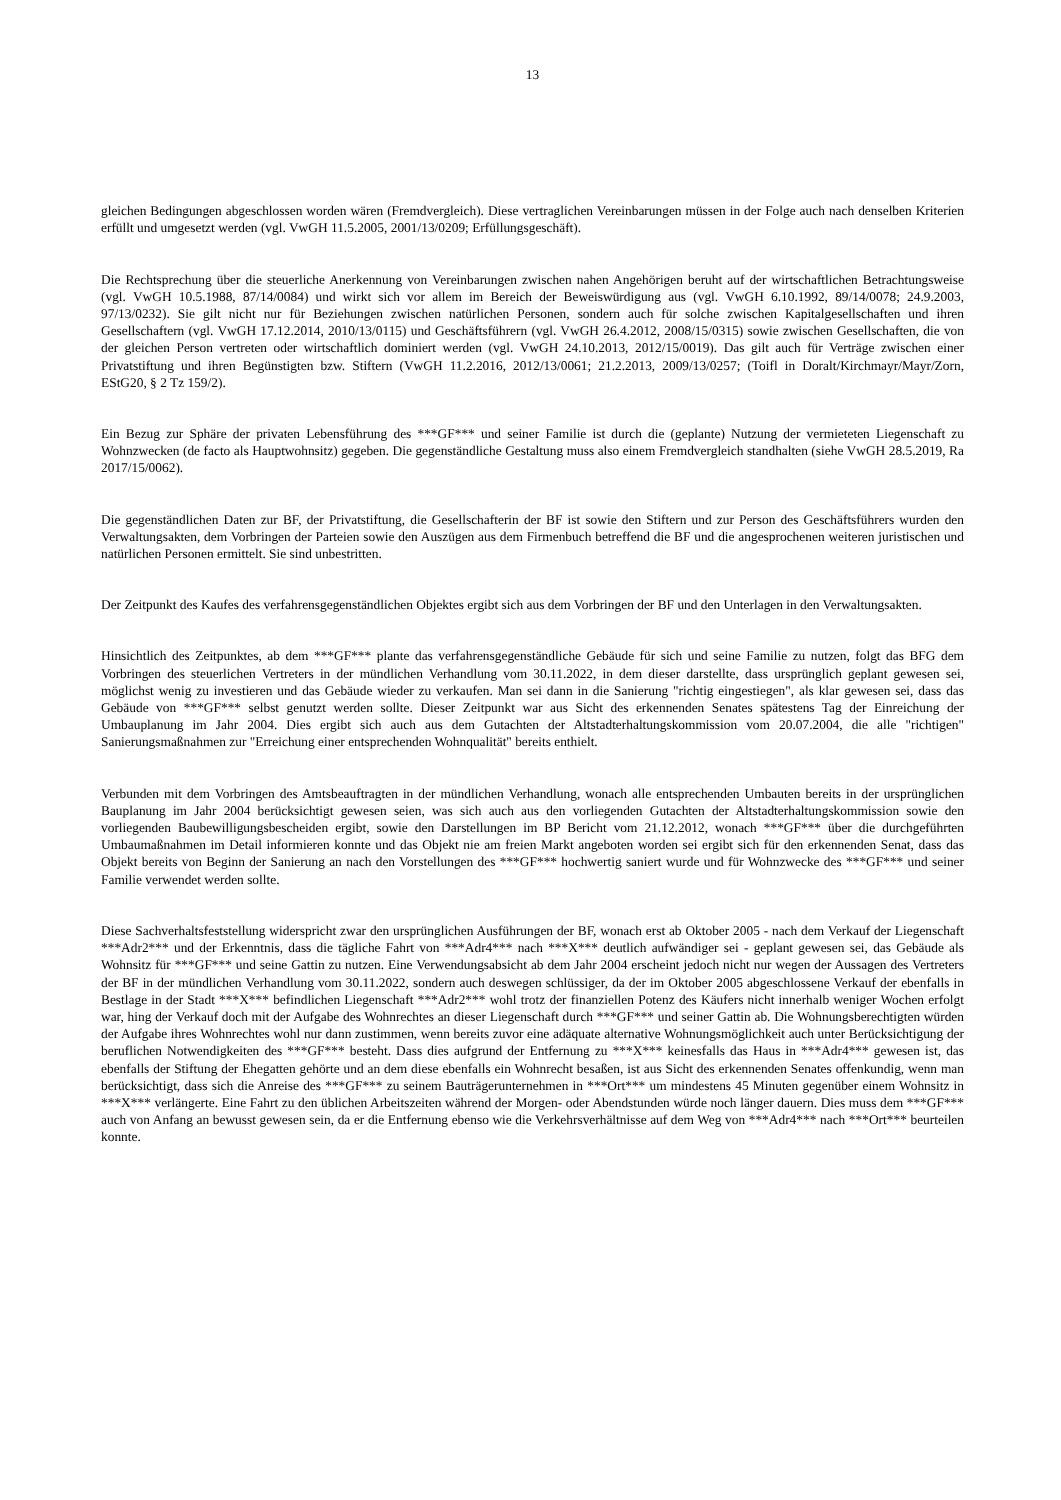13
gleichen Bedingungen abgeschlossen worden wären (Fremdvergleich). Diese vertraglichen Vereinbarungen müssen in der Folge auch nach denselben Kriterien erfüllt und umgesetzt werden (vgl. VwGH 11.5.2005, 2001/13/0209; Erfüllungsgeschäft).
Die Rechtsprechung über die steuerliche Anerkennung von Vereinbarungen zwischen nahen Angehörigen beruht auf der wirtschaftlichen Betrachtungsweise (vgl. VwGH 10.5.1988, 87/14/0084) und wirkt sich vor allem im Bereich der Beweiswürdigung aus (vgl. VwGH 6.10.1992, 89/14/0078; 24.9.2003, 97/13/0232). Sie gilt nicht nur für Beziehungen zwischen natürlichen Personen, sondern auch für solche zwischen Kapitalgesellschaften und ihren Gesellschaftern (vgl. VwGH 17.12.2014, 2010/13/0115) und Geschäftsführern (vgl. VwGH 26.4.2012, 2008/15/0315) sowie zwischen Gesellschaften, die von der gleichen Person vertreten oder wirtschaftlich dominiert werden (vgl. VwGH 24.10.2013, 2012/15/0019). Das gilt auch für Verträge zwischen einer Privatstiftung und ihren Begünstigten bzw. Stiftern (VwGH 11.2.2016, 2012/13/0061; 21.2.2013, 2009/13/0257; (Toifl in Doralt/Kirchmayr/Mayr/Zorn, EStG20, § 2 Tz 159/2).
Ein Bezug zur Sphäre der privaten Lebensführung des ***GF*** und seiner Familie ist durch die (geplante) Nutzung der vermieteten Liegenschaft zu Wohnzwecken (de facto als Hauptwohnsitz) gegeben. Die gegenständliche Gestaltung muss also einem Fremdvergleich standhalten (siehe VwGH 28.5.2019, Ra 2017/15/0062).
Die gegenständlichen Daten zur BF, der Privatstiftung, die Gesellschafterin der BF ist sowie den Stiftern und zur Person des Geschäftsführers wurden den Verwaltungsakten, dem Vorbringen der Parteien sowie den Auszügen aus dem Firmenbuch betreffend die BF und die angesprochenen weiteren juristischen und natürlichen Personen ermittelt. Sie sind unbestritten.
Der Zeitpunkt des Kaufes des verfahrensgegenständlichen Objektes ergibt sich aus dem Vorbringen der BF und den Unterlagen in den Verwaltungsakten.
Hinsichtlich des Zeitpunktes, ab dem ***GF*** plante das verfahrensgegenständliche Gebäude für sich und seine Familie zu nutzen, folgt das BFG dem Vorbringen des steuerlichen Vertreters in der mündlichen Verhandlung vom 30.11.2022, in dem dieser darstellte, dass ursprünglich geplant gewesen sei, möglichst wenig zu investieren und das Gebäude wieder zu verkaufen. Man sei dann in die Sanierung "richtig eingestiegen", als klar gewesen sei, dass das Gebäude von ***GF*** selbst genutzt werden sollte. Dieser Zeitpunkt war aus Sicht des erkennenden Senates spätestens Tag der Einreichung der Umbauplanung im Jahr 2004. Dies ergibt sich auch aus dem Gutachten der Altstadterhaltungskommission vom 20.07.2004, die alle "richtigen" Sanierungsmaßnahmen zur "Erreichung einer entsprechenden Wohnqualität" bereits enthielt.
Verbunden mit dem Vorbringen des Amtsbeauftragten in der mündlichen Verhandlung, wonach alle entsprechenden Umbauten bereits in der ursprünglichen Bauplanung im Jahr 2004 berücksichtigt gewesen seien, was sich auch aus den vorliegenden Gutachten der Altstadterhaltungskommission sowie den vorliegenden Baubewilligungsbescheiden ergibt, sowie den Darstellungen im BP Bericht vom 21.12.2012, wonach ***GF*** über die durchgeführten Umbaumaßnahmen im Detail informieren konnte und das Objekt nie am freien Markt angeboten worden sei ergibt sich für den erkennenden Senat, dass das Objekt bereits von Beginn der Sanierung an nach den Vorstellungen des ***GF*** hochwertig saniert wurde und für Wohnzwecke des ***GF*** und seiner Familie verwendet werden sollte.
Diese Sachverhaltsfeststellung widerspricht zwar den ursprünglichen Ausführungen der BF, wonach erst ab Oktober 2005 - nach dem Verkauf der Liegenschaft ***Adr2*** und der Erkenntnis, dass die tägliche Fahrt von ***Adr4*** nach ***X*** deutlich aufwändiger sei - geplant gewesen sei, das Gebäude als Wohnsitz für ***GF*** und seine Gattin zu nutzen. Eine Verwendungsabsicht ab dem Jahr 2004 erscheint jedoch nicht nur wegen der Aussagen des Vertreters der BF in der mündlichen Verhandlung vom 30.11.2022, sondern auch deswegen schlüssiger, da der im Oktober 2005 abgeschlossene Verkauf der ebenfalls in Bestlage in der Stadt ***X*** befindlichen Liegenschaft ***Adr2*** wohl trotz der finanziellen Potenz des Käufers nicht innerhalb weniger Wochen erfolgt war, hing der Verkauf doch mit der Aufgabe des Wohnrechtes an dieser Liegenschaft durch ***GF*** und seiner Gattin ab. Die Wohnungsberechtigten würden der Aufgabe ihres Wohnrechtes wohl nur dann zustimmen, wenn bereits zuvor eine adäquate alternative Wohnungsmöglichkeit auch unter Berücksichtigung der beruflichen Notwendigkeiten des ***GF*** besteht. Dass dies aufgrund der Entfernung zu ***X*** keinesfalls das Haus in ***Adr4*** gewesen ist, das ebenfalls der Stiftung der Ehegatten gehörte und an dem diese ebenfalls ein Wohnrecht besaßen, ist aus Sicht des erkennenden Senates offenkundig, wenn man berücksichtigt, dass sich die Anreise des ***GF*** zu seinem Bauträgerunternehmen in ***Ort*** um mindestens 45 Minuten gegenüber einem Wohnsitz in ***X*** verlängerte. Eine Fahrt zu den üblichen Arbeitszeiten während der Morgen- oder Abendstunden würde noch länger dauern. Dies muss dem ***GF*** auch von Anfang an bewusst gewesen sein, da er die Entfernung ebenso wie die Verkehrsverhältnisse auf dem Weg von ***Adr4*** nach ***Ort*** beurteilen konnte.